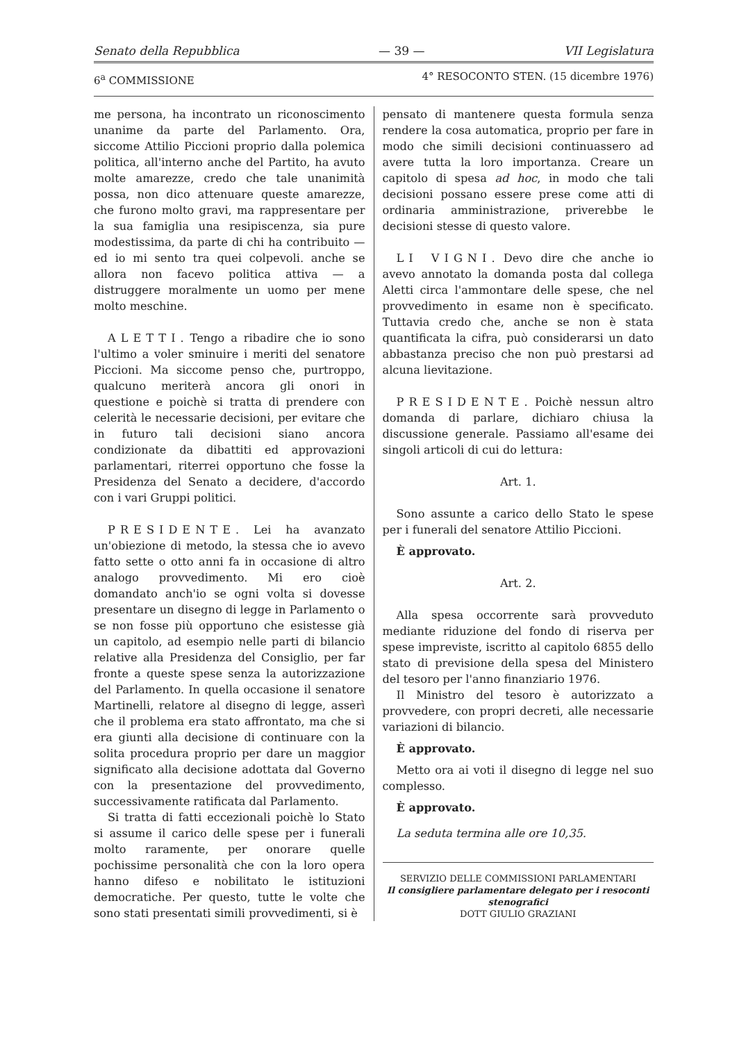Senato della Repubblica — 39 — VII Legislatura
6<sup>a</sup> COMMISSIONE 4° RESOCONTO STEN. (15 dicembre 1976)
me persona, ha incontrato un riconoscimento unanime da parte del Parlamento. Ora, siccome Attilio Piccioni proprio dalla polemica politica, all'interno anche del Partito, ha avuto molte amarezze, credo che tale unanimità possa, non dico attenuare queste amarezze, che furono molto gravi, ma rappresentare per la sua famiglia una resipiscenza, sia pure modestissima, da parte di chi ha contribuito — ed io mi sento tra quei colpevoli. anche se allora non facevo politica attiva — a distruggere moralmente un uomo per mene molto meschine.
ALETTI. Tengo a ribadire che io sono l'ultimo a voler sminuire i meriti del senatore Piccioni. Ma siccome penso che, purtroppo, qualcuno meriterà ancora gli onori in questione e poichè si tratta di prendere con celerità le necessarie decisioni, per evitare che in futuro tali decisioni siano ancora condizionate da dibattiti ed approvazioni parlamentari, riterrei opportuno che fosse la Presidenza del Senato a decidere, d'accordo con i vari Gruppi politici.
PRESIDENTE. Lei ha avanzato un'obiezione di metodo, la stessa che io avevo fatto sette o otto anni fa in occasione di altro analogo provvedimento. Mi ero cioè domandato anch'io se ogni volta si dovesse presentare un disegno di legge in Parlamento o se non fosse più opportuno che esistesse già un capitolo, ad esempio nelle parti di bilancio relative alla Presidenza del Consiglio, per far fronte a queste spese senza la autorizzazione del Parlamento. In quella occasione il senatore Martinelli, relatore al disegno di legge, asserì che il problema era stato affrontato, ma che si era giunti alla decisione di continuare con la solita procedura proprio per dare un maggior significato alla decisione adottata dal Governo con la presentazione del provvedimento, successivamente ratificata dal Parlamento.
Si tratta di fatti eccezionali poichè lo Stato si assume il carico delle spese per i funerali molto raramente, per onorare quelle pochissime personalità che con la loro opera hanno difeso e nobilitato le istituzioni democratiche. Per questo, tutte le volte che sono stati presentati simili provvedimenti, si è
pensato di mantenere questa formula senza rendere la cosa automatica, proprio per fare in modo che simili decisioni continuassero ad avere tutta la loro importanza. Creare un capitolo di spesa ad hoc, in modo che tali decisioni possano essere prese come atti di ordinaria amministrazione, priverebbe le decisioni stesse di questo valore.
LI VIGNI. Devo dire che anche io avevo annotato la domanda posta dal collega Aletti circa l'ammontare delle spese, che nel provvedimento in esame non è specificato. Tuttavia credo che, anche se non è stata quantificata la cifra, può considerarsi un dato abbastanza preciso che non può prestarsi ad alcuna lievitazione.
PRESIDENTE. Poichè nessun altro domanda di parlare, dichiaro chiusa la discussione generale. Passiamo all'esame dei singoli articoli di cui do lettura:
Art. 1.
Sono assunte a carico dello Stato le spese per i funerali del senatore Attilio Piccioni.
È approvato.
Art. 2.
Alla spesa occorrente sarà provveduto mediante riduzione del fondo di riserva per spese impreviste, iscritto al capitolo 6855 dello stato di previsione della spesa del Ministero del tesoro per l'anno finanziario 1976.
Il Ministro del tesoro è autorizzato a provvedere, con propri decreti, alle necessarie variazioni di bilancio.
È approvato.
Metto ora ai voti il disegno di legge nel suo complesso.
È approvato.
La seduta termina alle ore 10,35.
SERVIZIO DELLE COMMISSIONI PARLAMENTARI
Il consigliere parlamentare delegato per i resoconti stenografici
DOTT GIULIO GRAZIANI